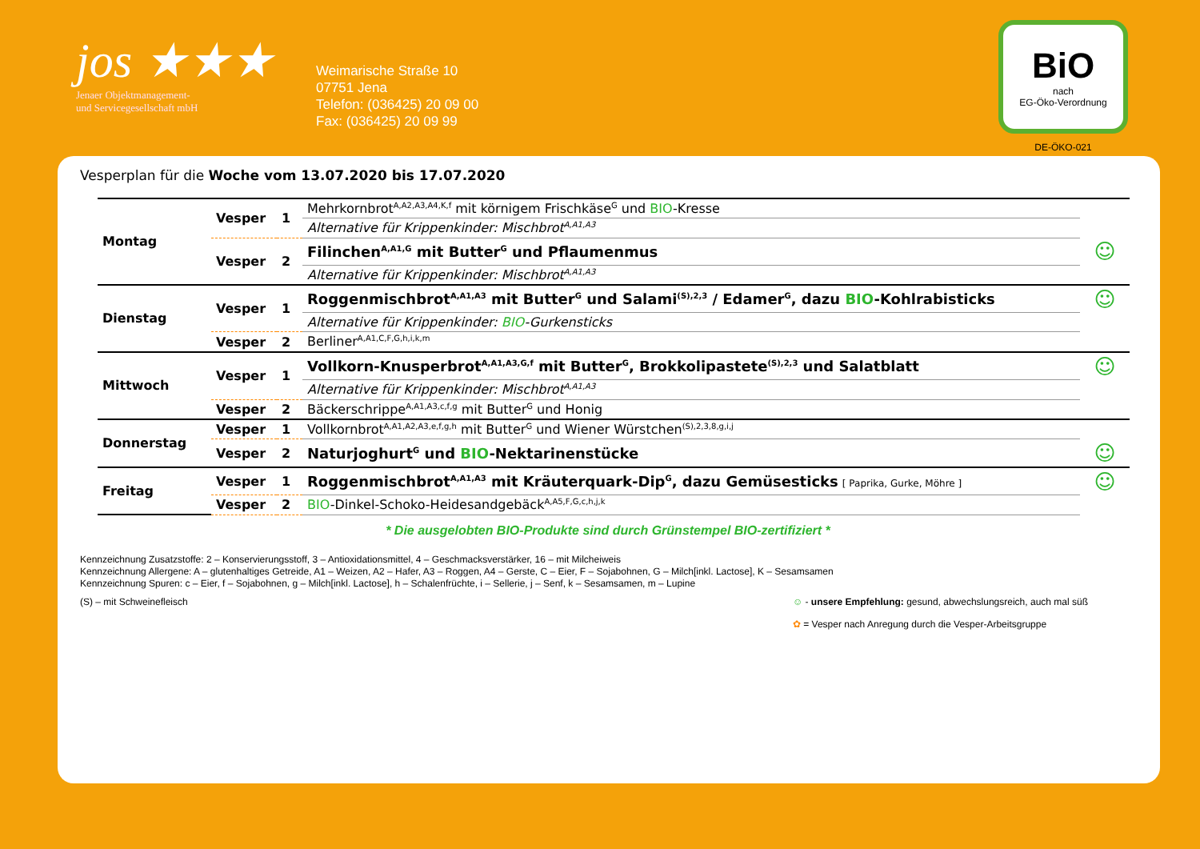jos ★★★
Jenaer Objektmanagement-
und Servicegesellschaft mbH
Weimarische Straße 10
07751 Jena
Telefon: (036425) 20 09 00
Fax: (036425) 20 09 99
BiO
nach
EG-Öko-Verordnung
DE-ÖKO-021
Vesperplan für die Woche vom 13.07.2020 bis 17.07.2020
| Montag | Vesper | 1 | Mehrkornbrot<sup>A,A2,A3,A4,K,f</sup> mit körnigem Frischkäse<sup>G</sup> und BIO -Kresse | |
| | | | Alternative für Krippenkinder: Mischbrot<sup>A,A1,A3</sup> | |
| | Vesper | 2 | Filinchen<sup>A,A1,G</sup> mit Butter<sup>G</sup> und Pflaumenmus | ☺ |
| | | | Alternative für Krippenkinder: Mischbrot<sup>A,A1,A3</sup> | |
| Dienstag | Vesper | 1 | Roggenmischbrot<sup>A,A1,A3</sup> mit Butter<sup>G</sup> und Salami<sup>(S),2,3</sup> / Edamer<sup>G</sup>, dazu BIO -Kohlrabisticks | ☺ |
| | | | Alternative für Krippenkinder: BIO -Gurkensticks | |
| | Vesper | 2 | Berliner<sup>A,A1,C,F,G,h,i,k,m</sup> | |
| Mittwoch | Vesper | 1 | Vollkorn-Knusperbrot<sup>A,A1,A3,G,f</sup> mit Butter<sup>G</sup>, Brokkolipastete<sup>(S),2,3</sup> und Salatblatt | ☺ |
| | | | Alternative für Krippenkinder: Mischbrot<sup>A,A1,A3</sup> | |
| | Vesper | 2 | Bäckerschrippe<sup>A,A1,A3,c,f,g</sup> mit Butter<sup>G</sup> und Honig | |
| Donnerstag | Vesper | 1 | Vollkornbrot<sup>A,A1,A2,A3,e,f,g,h</sup> mit Butter<sup>G</sup> und Wiener Würstchen<sup>(S),2,3,8,g,i,j</sup> | |
| | Vesper | 2 | Naturjoghurt<sup>G</sup> und BIO -Nektarinenstücke | ☺ |
| Freitag | Vesper | 1 | Roggenmischbrot<sup>A,A1,A3</sup> mit Kräuterquark-Dip<sup>G</sup>, dazu Gemüsesticks [ Paprika, Gurke, Möhre ] | ☺ |
| | Vesper | 2 | BIO -Dinkel-Schoko-Heidesandgebäck<sup>A,A5,F,G,c,h,j,k</sup> | |
* Die ausgelobten BIO-Produkte sind durch Grünstempel BIO-zertifiziert *
Kennzeichnung Zusatzstoffe: 2 – Konservierungsstoff, 3 – Antioxidationsmittel, 4 – Geschmacksverstärker, 16 – mit Milcheiweis
Kennzeichnung Allergene: A – glutenhaltiges Getreide, A1 – Weizen, A2 – Hafer, A3 – Roggen, A4 – Gerste, C – Eier, F – Sojabohnen, G – Milch[inkl. Lactose], K – Sesamsamen
Kennzeichnung Spuren: c – Eier, f – Sojabohnen, g – Milch[inkl. Lactose], h – Schalenfrüchte, i – Sellerie, j – Senf, k – Sesamsamen, m – Lupine
(S) – mit Schweinefleisch ☺ - unsere Empfehlung: gesund, abwechslungsreich, auch mal süß
✿ = Vesper nach Anregung durch die Vesper-Arbeitsgruppe